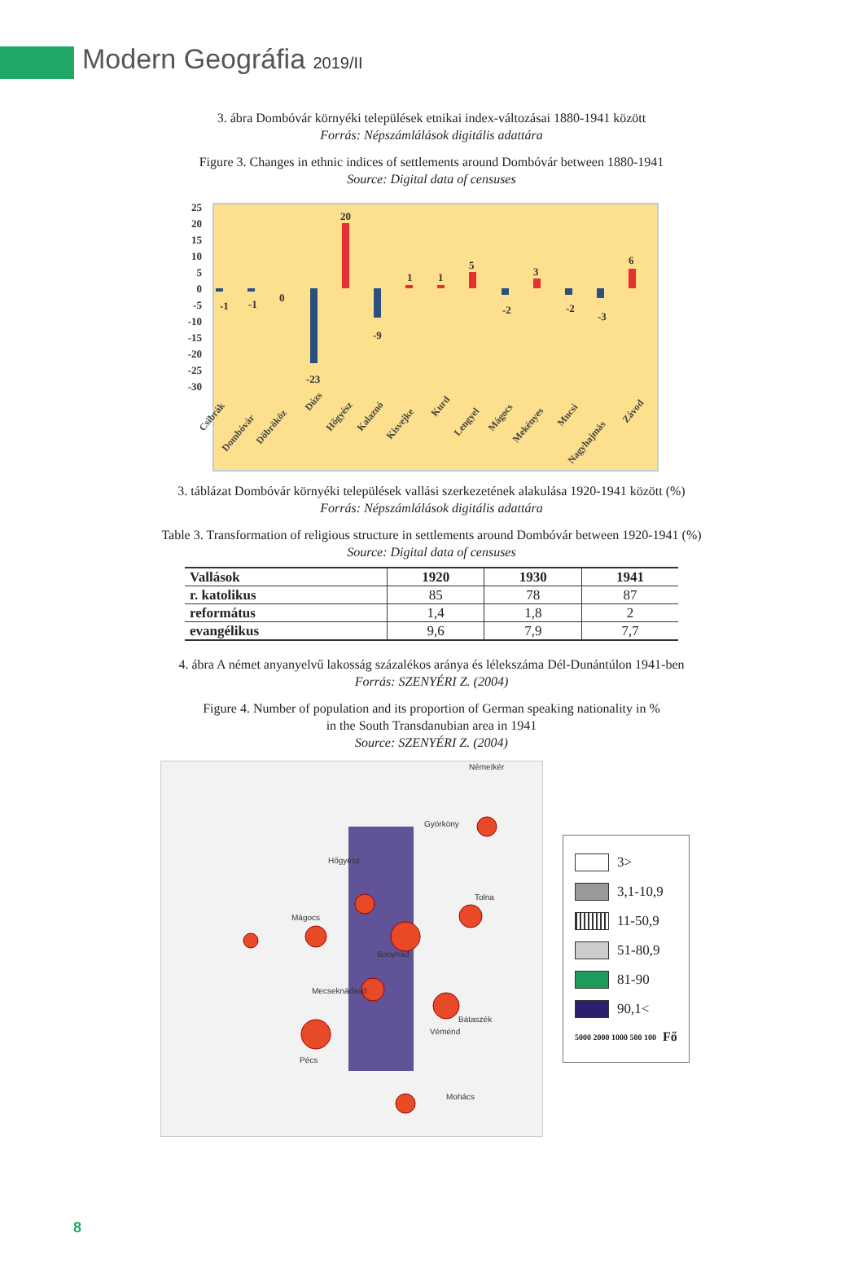Modern Geográfia 2019/II
3. ábra Dombóvár környéki települések etnikai index-változásai 1880-1941 között
Forrás: Népszámlálások digitális adattára
Figure 3. Changes in ethnic indices of settlements around Dombóvár between 1880-1941
Source: Digital data of censuses
25
20
15
10
5
0
-5
-10
-15
-20
-25
-30
-1
-1
0
-23
20
-9
1
1
5
-2
3
-2
-3
6
Csibrák
Dombóvár
Döbrököz
Dúzs
Hőgyész
Kalaznó
Kisvejke
Kurd
Lengyel
Mágocs
Mekényes
Mucsi
Nagyhajmás
Závod
3. táblázat Dombóvár környéki települések vallási szerkezetének alakulása 1920-1941 között (%)
Forrás: Népszámlálások digitális adattára
Table 3. Transformation of religious structure in settlements around Dombóvár between 1920-1941 (%)
Source: Digital data of censuses
| Vallások | 1920 | 1930 | 1941 |
| --- | --- | --- | --- |
| r. katolikus | 85 | 78 | 87 |
| református | 1,4 | 1,8 | 2 |
| evangélikus | 9,6 | 7,9 | 7,7 |
4. ábra A német anyanyelvű lakosság százalékos aránya és lélekszáma Dél-Dunántúlon 1941-ben
Forrás: SZENYÉRI Z. (2004)
Figure 4. Number of population and its proportion of German speaking nationality in %
in the South Transdanubian area in 1941
Source: SZENYÉRI Z. (2004)
Németkér
Györköny
Hőgyész
Tolna
Mágocs
Bonyhád
Mecseknádasd
Bátaszék
Véménd
Pécs
Mohács
3>
3,1-10,9
11-50,9
51-80,9
81-90
90,1<
5000 2000 1000 500 100 Fő
8